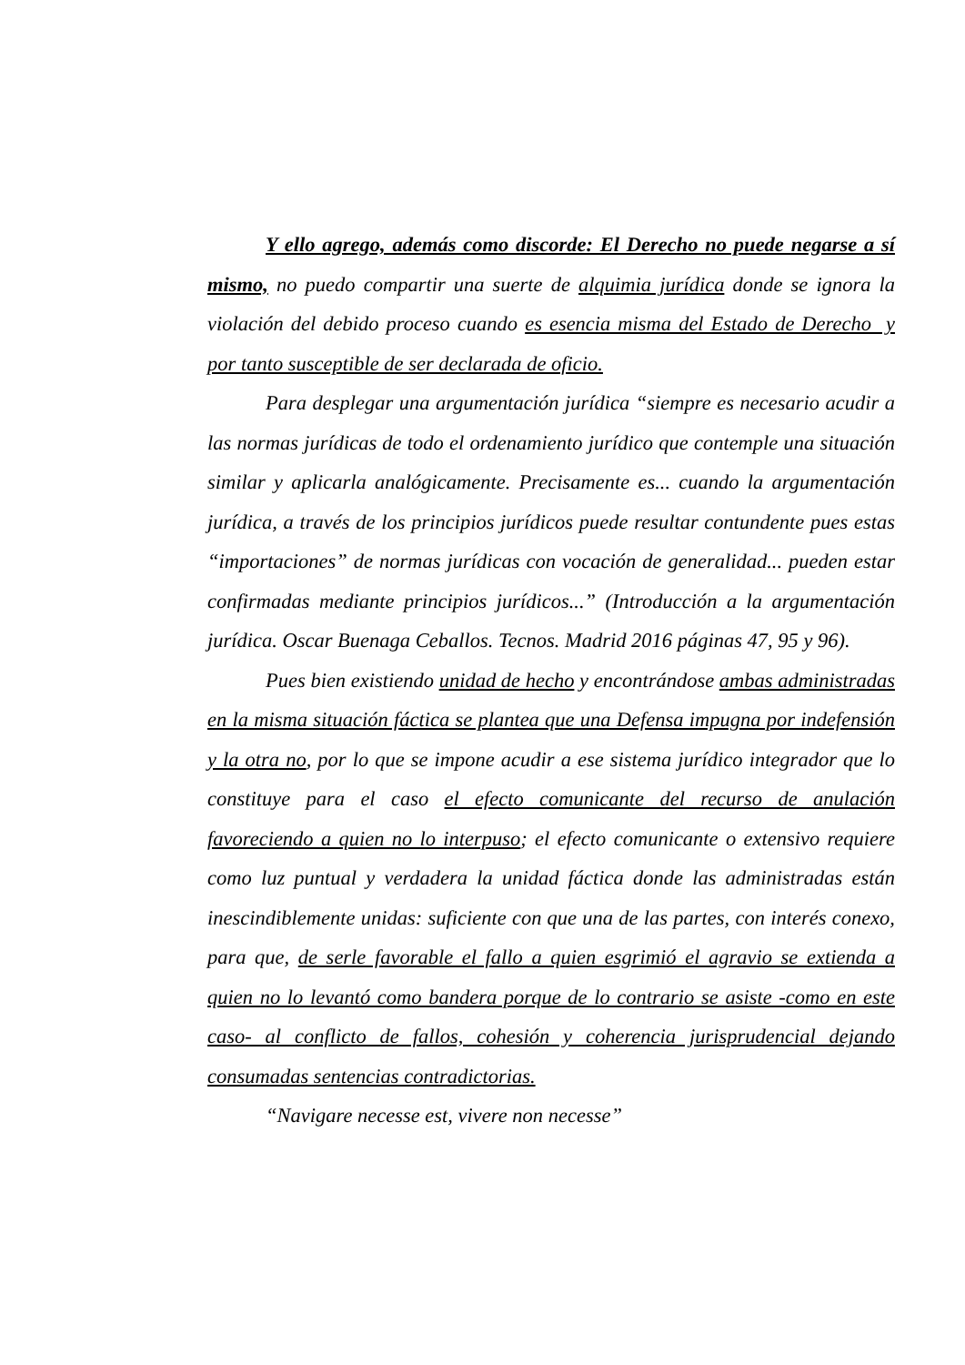Y ello agrego, además como discorde: El Derecho no puede negarse a sí mismo, no puedo compartir una suerte de alquimia jurídica donde se ignora la violación del debido proceso cuando es esencia misma del Estado de Derecho y por tanto susceptible de ser declarada de oficio.
Para desplegar una argumentación jurídica “siempre es necesario acudir a las normas jurídicas de todo el ordenamiento jurídico que contemple una situación similar y aplicarla analógicamente. Precisamente es... cuando la argumentación jurídica, a través de los principios jurídicos puede resultar contundente pues estas “importaciones” de normas jurídicas con vocación de generalidad... pueden estar confirmadas mediante principios jurídicos...” (Introducción a la argumentación jurídica. Oscar Buenaga Ceballos. Tecnos. Madrid 2016 páginas 47, 95 y 96).
Pues bien existiendo unidad de hecho y encontrándose ambas administradas en la misma situación fáctica se plantea que una Defensa impugna por indefensión y la otra no, por lo que se impone acudir a ese sistema jurídico integrador que lo constituye para el caso el efecto comunicante del recurso de anulación favoreciendo a quien no lo interpuso; el efecto comunicante o extensivo requiere como luz puntual y verdadera la unidad fáctica donde las administradas están inescindiblemente unidas: suficiente con que una de las partes, con interés conexo, para que, de serle favorable el fallo a quien esgrimió el agravio se extienda a quien no lo levantó como bandera porque de lo contrario se asiste -como en este caso- al conflicto de fallos, cohesión y coherencia jurisprudencial dejando consumadas sentencias contradictorias.
“Navigare necesse est, vivere non necesse”